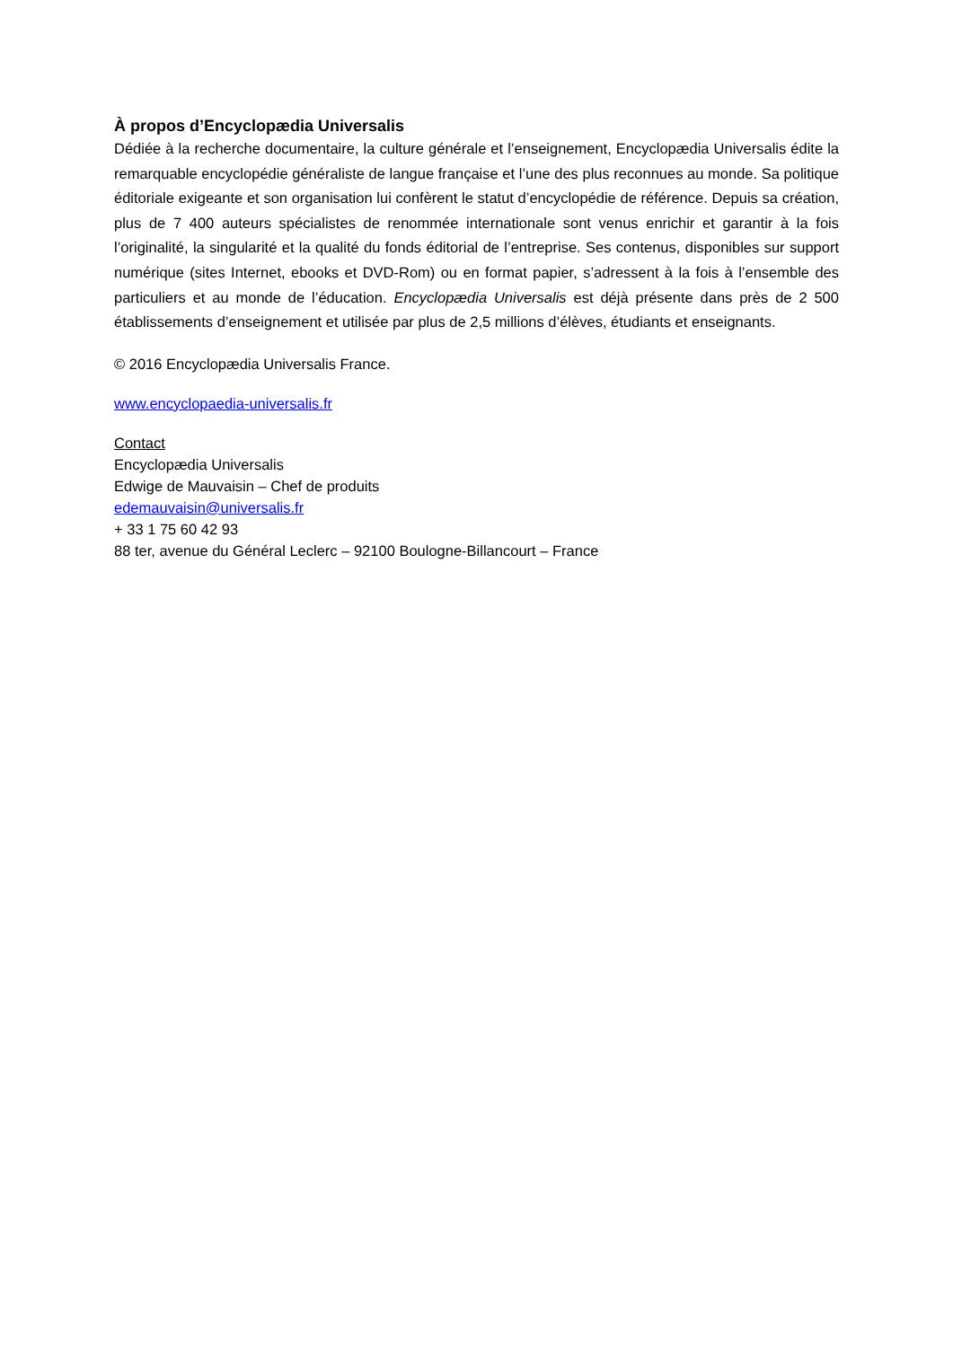À propos d’Encyclopædia Universalis
Dédiée à la recherche documentaire, la culture générale et l’enseignement, Encyclopædia Universalis édite la remarquable encyclopédie généraliste de langue française et l’une des plus reconnues au monde. Sa politique éditoriale exigeante et son organisation lui confèrent le statut d’encyclopédie de référence. Depuis sa création, plus de 7 400 auteurs spécialistes de renommée internationale sont venus enrichir et garantir à la fois l’originalité, la singularité et la qualité du fonds éditorial de l’entreprise. Ses contenus, disponibles sur support numérique (sites Internet, ebooks et DVD-Rom) ou en format papier, s’adressent à la fois à l’ensemble des particuliers et au monde de l’éducation. Encyclopædia Universalis est déjà présente dans près de 2 500 établissements d’enseignement et utilisée par plus de 2,5 millions d’élèves, étudiants et enseignants.
© 2016 Encyclopædia Universalis France.
www.encyclopaedia-universalis.fr
Contact
Encyclopædia Universalis
Edwige de Mauvaisin – Chef de produits
edemauvaisin@universalis.fr
+ 33 1 75 60 42 93
88 ter, avenue du Général Leclerc – 92100 Boulogne-Billancourt – France